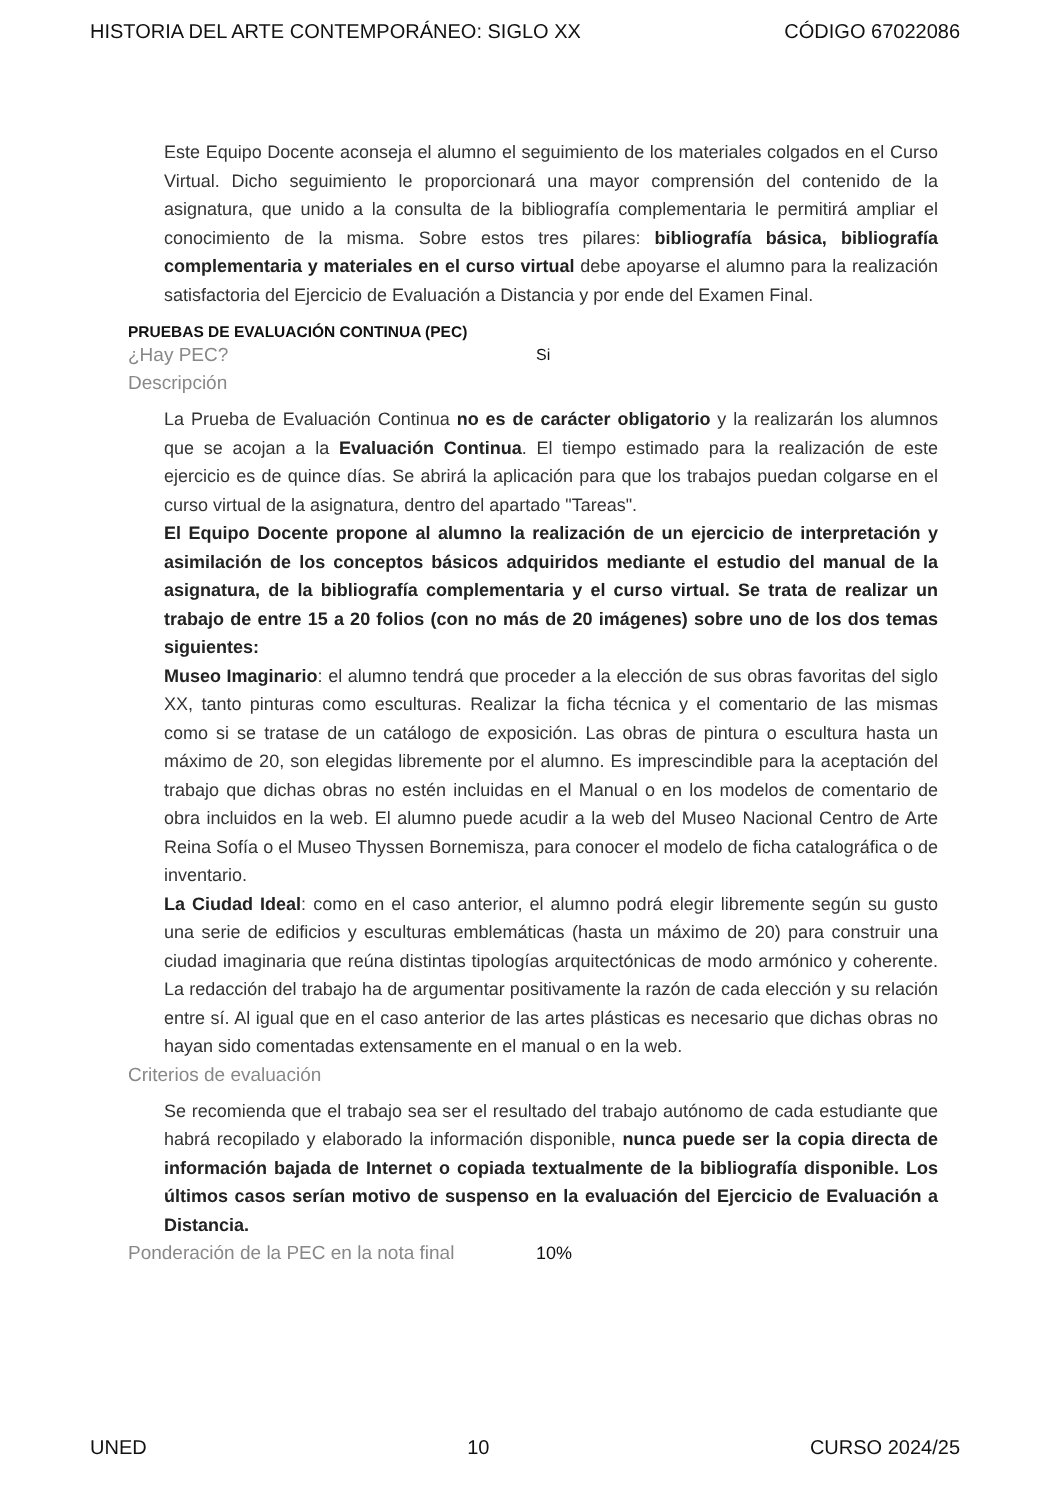HISTORIA DEL ARTE CONTEMPORÁNEO: SIGLO XX CÓDIGO 67022086
Este Equipo Docente aconseja el alumno el seguimiento de los materiales colgados en el Curso Virtual. Dicho seguimiento le proporcionará una mayor comprensión del contenido de la asignatura, que unido a la consulta de la bibliografía complementaria le permitirá ampliar el conocimiento de la misma. Sobre estos tres pilares: bibliografía básica, bibliografía complementaria y materiales en el curso virtual debe apoyarse el alumno para la realización satisfactoria del Ejercicio de Evaluación a Distancia y por ende del Examen Final.
PRUEBAS DE EVALUACIÓN CONTINUA (PEC)
¿Hay PEC? Si
Descripción
La Prueba de Evaluación Continua no es de carácter obligatorio y la realizarán los alumnos que se acojan a la Evaluación Continua. El tiempo estimado para la realización de este ejercicio es de quince días. Se abrirá la aplicación para que los trabajos puedan colgarse en el curso virtual de la asignatura, dentro del apartado "Tareas".
El Equipo Docente propone al alumno la realización de un ejercicio de interpretación y asimilación de los conceptos básicos adquiridos mediante el estudio del manual de la asignatura, de la bibliografía complementaria y el curso virtual. Se trata de realizar un trabajo de entre 15 a 20 folios (con no más de 20 imágenes) sobre uno de los dos temas siguientes:
Museo Imaginario: el alumno tendrá que proceder a la elección de sus obras favoritas del siglo XX, tanto pinturas como esculturas. Realizar la ficha técnica y el comentario de las mismas como si se tratase de un catálogo de exposición. Las obras de pintura o escultura hasta un máximo de 20, son elegidas libremente por el alumno. Es imprescindible para la aceptación del trabajo que dichas obras no estén incluidas en el Manual o en los modelos de comentario de obra incluidos en la web. El alumno puede acudir a la web del Museo Nacional Centro de Arte Reina Sofía o el Museo Thyssen Bornemisza, para conocer el modelo de ficha catalográfica o de inventario.
La Ciudad Ideal: como en el caso anterior, el alumno podrá elegir libremente según su gusto una serie de edificios y esculturas emblemáticas (hasta un máximo de 20) para construir una ciudad imaginaria que reúna distintas tipologías arquitectónicas de modo armónico y coherente. La redacción del trabajo ha de argumentar positivamente la razón de cada elección y su relación entre sí. Al igual que en el caso anterior de las artes plásticas es necesario que dichas obras no hayan sido comentadas extensamente en el manual o en la web.
Criterios de evaluación
Se recomienda que el trabajo sea ser el resultado del trabajo autónomo de cada estudiante que habrá recopilado y elaborado la información disponible, nunca puede ser la copia directa de información bajada de Internet o copiada textualmente de la bibliografía disponible. Los últimos casos serían motivo de suspenso en la evaluación del Ejercicio de Evaluación a Distancia.
Ponderación de la PEC en la nota final 10%
UNED 10 CURSO 2024/25